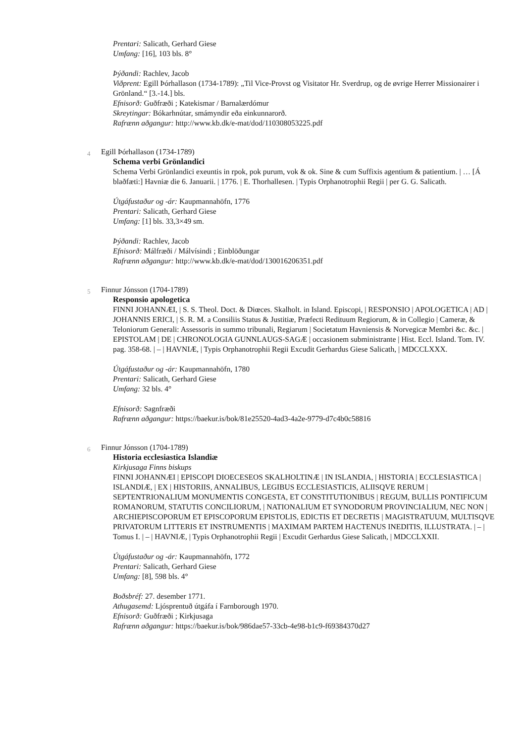Prentari: Salicath, Gerhard Giese
Umfang: [16], 103 bls. 8°
Þýðandi: Rachlev, Jacob
Viðprent: Egill Þórhallason (1734-1789): „Til Vice-Provst og Visitator Hr. Sverdrup, og de øvrige Herrer Missionairer i Grönland.“ [3.-14.] bls.
Efnisorð: Guðfræði ; Katekismar / Barnalærdómur
Skreytingar: Bókarhnútar, smámyndir eða einkunnarorð.
Rafrænn aðgangur: http://www.kb.dk/e-mat/dod/110308053225.pdf
4
Egill Þórhallason (1734-1789)
Schema verbi Grönlandici
Schema Verbi Grönlandici exeuntis in rpok, pok purum, vok & ok. Sine & cum Suffixis agentium & patientium. | … [Á blaðfæti:] Havniæ die 6. Januarii. | 1776. | E. Thorhallesen. | Typis Orphanotrophii Regii | per G. G. Salicath.
Útgáfustaður og -ár: Kaupmannahöfn, 1776
Prentari: Salicath, Gerhard Giese
Umfang: [1] bls. 33,3×49 sm.
Þýðandi: Rachlev, Jacob
Efnisorð: Málfræði / Málvísindi ; Einblöðungar
Rafrænn aðgangur: http://www.kb.dk/e-mat/dod/130016206351.pdf
5
Finnur Jónsson (1704-1789)
Responsio apologetica
FINNI JOHANNÆI, | S. S. Theol. Doct. & Diœces. Skalholt. in Island. Episcopi, | RESPONSIO | APOLOGETICA | AD | JOHANNIS ERICI, | S. R. M. a Consiliis Status & Justitiæ, Præfecti Redituum Regiorum, & in Collegio | Cameræ, & Teloniorum Generali: Assessoris in summo tribunali, Regiarum | Societatum Havniensis & Norvegicæ Membri &c. &c. | EPISTOLAM | DE | CHRONOLOGIA GUNNLAUGS-SAGÆ | occasionem subministrante | Hist. Eccl. Island. Tom. IV. pag. 358-68. | – | HAVNIÆ, | Typis Orphanotrophii Regii Excudit Gerhardus Giese Salicath, | MDCCLXXX.
Útgáfustaður og -ár: Kaupmannahöfn, 1780
Prentari: Salicath, Gerhard Giese
Umfang: 32 bls. 4°
Efnisorð: Sagnfræði
Rafrænn aðgangur: https://baekur.is/bok/81e25520-4ad3-4a2e-9779-d7c4b0c58816
6
Finnur Jónsson (1704-1789)
Historia ecclesiastica Islandiæ
Kirkjusaga Finns biskups
FINNI JOHANNÆI | EPISCOPI DIOECESEOS SKALHOLTINÆ | IN ISLANDIA, | HISTORIA | ECCLESIASTICA | ISLANDIÆ, | EX | HISTORIIS, ANNALIBUS, LEGIBUS ECCLESIASTICIS, ALIISQVE RERUM | SEPTENTRIONALIUM MONUMENTIS CONGESTA, ET CONSTITUTIONIBUS | REGUM, BULLIS PONTIFICUM ROMANORUM, STATUTIS CONCILIORUM, | NATIONALIUM ET SYNODORUM PROVINCIALIUM, NEC NON | ARCHIEPISCOPORUM ET EPISCOPORUM EPISTOLIS, EDICTIS ET DECRETIS | MAGISTRATUUM, MULTISQVE PRIVATORUM LITTERIS ET INSTRUMENTIS | MAXIMAM PARTEM HACTENUS INEDITIS, ILLUSTRATA. | – | Tomus I. | – | HAVNIÆ, | Typis Orphanotrophii Regii | Excudit Gerhardus Giese Salicath, | MDCCLXXII.
Útgáfustaður og -ár: Kaupmannahöfn, 1772
Prentari: Salicath, Gerhard Giese
Umfang: [8], 598 bls. 4°
Boðsbréf: 27. desember 1771.
Athugasemd: Ljósprentuð útgáfa í Farnborough 1970.
Efnisorð: Guðfræði ; Kirkjusaga
Rafrænn aðgangur: https://baekur.is/bok/986dae57-33cb-4e98-b1c9-f69384370d27